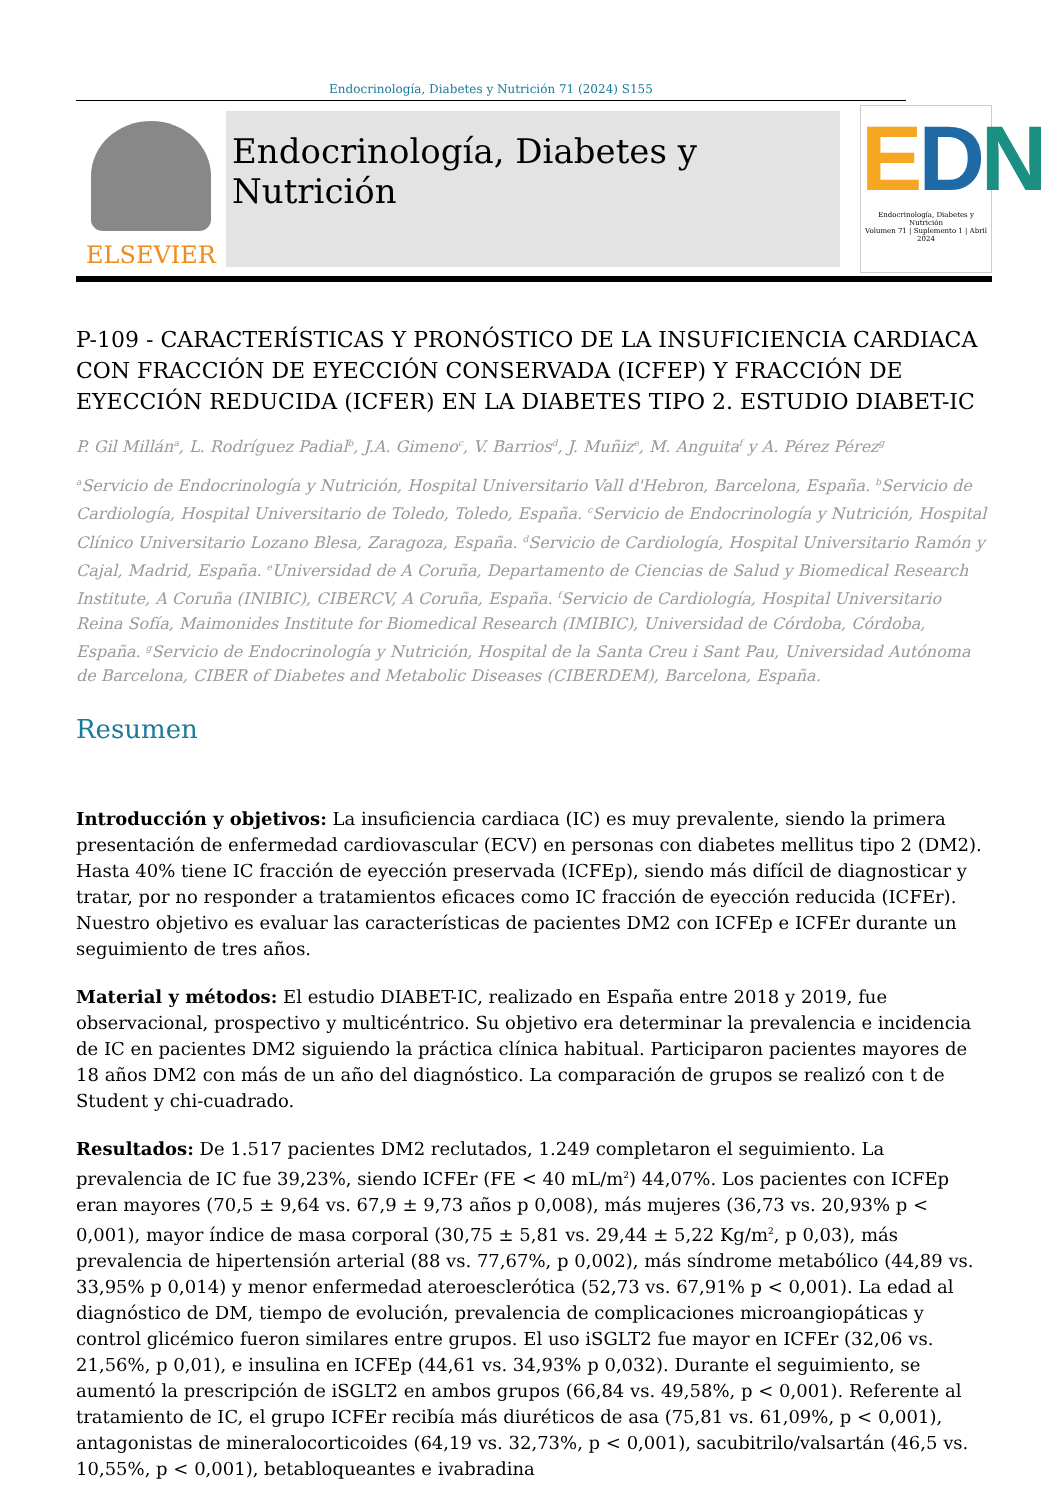Endocrinología, Diabetes y Nutrición 71 (2024) S155
ELSEVIER
Endocrinología, Diabetes y Nutrición
EDN
Endocrinología, Diabetes y Nutrición
Volumen 71 | Suplemento 1 | Abril 2024
P-109 - CARACTERÍSTICAS Y PRONÓSTICO DE LA INSUFICIENCIA CARDIACA CON FRACCIÓN DE EYECCIÓN CONSERVADA (ICFEP) Y FRACCIÓN DE EYECCIÓN REDUCIDA (ICFER) EN LA DIABETES TIPO 2. ESTUDIO DIABET-IC
P. Gil Millán<sup>a</sup>, L. Rodríguez Padial<sup>b</sup>, J.A. Gimeno<sup>c</sup>, V. Barrios<sup>d</sup>, J. Muñiz<sup>e</sup>, M. Anguita<sup>f</sup> y A. Pérez Pérez<sup>g</sup>
<sup>a</sup> Servicio de Endocrinología y Nutrición, Hospital Universitario Vall d'Hebron, Barcelona, España. <sup>b</sup>Servicio de Cardiología, Hospital Universitario de Toledo, Toledo, España. <sup>c</sup>Servicio de Endocrinología y Nutrición, Hospital Clínico Universitario Lozano Blesa, Zaragoza, España. <sup>d</sup>Servicio de Cardiología, Hospital Universitario Ramón y Cajal, Madrid, España. <sup>e</sup>Universidad de A Coruña, Departamento de Ciencias de Salud y Biomedical Research Institute, A Coruña (INIBIC), CIBERCV, A Coruña, España. <sup>f</sup>Servicio de Cardiología, Hospital Universitario Reina Sofía, Maimonides Institute for Biomedical Research (IMIBIC), Universidad de Córdoba, Córdoba, España. <sup>g</sup>Servicio de Endocrinología y Nutrición, Hospital de la Santa Creu i Sant Pau, Universidad Autónoma de Barcelona, CIBER of Diabetes and Metabolic Diseases (CIBERDEM), Barcelona, España.
Resumen
Introducción y objetivos: La insuficiencia cardiaca (IC) es muy prevalente, siendo la primera presentación de enfermedad cardiovascular (ECV) en personas con diabetes mellitus tipo 2 (DM2). Hasta 40% tiene IC fracción de eyección preservada (ICFEp), siendo más difícil de diagnosticar y tratar, por no responder a tratamientos eficaces como IC fracción de eyección reducida (ICFEr). Nuestro objetivo es evaluar las características de pacientes DM2 con ICFEp e ICFEr durante un seguimiento de tres años.
Material y métodos: El estudio DIABET-IC, realizado en España entre 2018 y 2019, fue observacional, prospectivo y multicéntrico. Su objetivo era determinar la prevalencia e incidencia de IC en pacientes DM2 siguiendo la práctica clínica habitual. Participaron pacientes mayores de 18 años DM2 con más de un año del diagnóstico. La comparación de grupos se realizó con t de Student y chi-cuadrado.
Resultados: De 1.517 pacientes DM2 reclutados, 1.249 completaron el seguimiento. La prevalencia de IC fue 39,23%, siendo ICFEr (FE < 40 mL/m<sup>2</sup>) 44,07%. Los pacientes con ICFEp eran mayores (70,5 ± 9,64 vs. 67,9 ± 9,73 años p 0,008), más mujeres (36,73 vs. 20,93% p < 0,001), mayor índice de masa corporal (30,75 ± 5,81 vs. 29,44 ± 5,22 Kg/m<sup>2</sup>, p 0,03), más prevalencia de hipertensión arterial (88 vs. 77,67%, p 0,002), más síndrome metabólico (44,89 vs. 33,95% p 0,014) y menor enfermedad ateroesclerótica (52,73 vs. 67,91% p < 0,001). La edad al diagnóstico de DM, tiempo de evolución, prevalencia de complicaciones microangiopáticas y control glicémico fueron similares entre grupos. El uso iSGLT2 fue mayor en ICFEr (32,06 vs. 21,56%, p 0,01), e insulina en ICFEp (44,61 vs. 34,93% p 0,032). Durante el seguimiento, se aumentó la prescripción de iSGLT2 en ambos grupos (66,84 vs. 49,58%, p < 0,001). Referente al tratamiento de IC, el grupo ICFEr recibía más diuréticos de asa (75,81 vs. 61,09%, p < 0,001), antagonistas de mineralocorticoides (64,19 vs. 32,73%, p < 0,001), sacubitrilo/valsartán (46,5 vs. 10,55%, p < 0,001), betabloqueantes e ivabradina